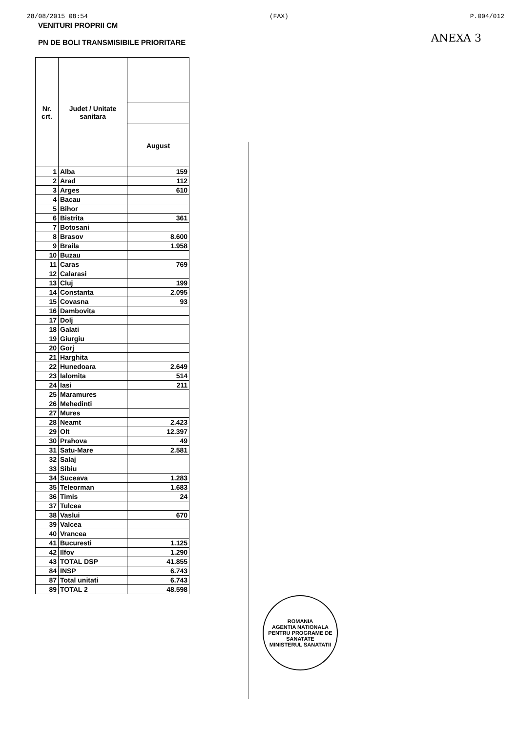28/08/2015 08:54 (FAX) P.004/012
VENITURI PROPRII CM
PN DE BOLI TRANSMISIBILE PRIORITARE
ANEXA 3
| Nr. crt. | Judet / Unitate sanitara | |
| --- | --- | --- |
| | | August |
| 1 | Alba | 159 |
| 2 | Arad | 112 |
| 3 | Arges | 610 |
| 4 | Bacau | |
| 5 | Bihor | |
| 6 | Bistrita | 361 |
| 7 | Botosani | |
| 8 | Brasov | 8.600 |
| 9 | Braila | 1.958 |
| 10 | Buzau | |
| 11 | Caras | 769 |
| 12 | Calarasi | |
| 13 | Cluj | 199 |
| 14 | Constanta | 2.095 |
| 15 | Covasna | 93 |
| 16 | Dambovita | |
| 17 | Dolj | |
| 18 | Galati | |
| 19 | Giurgiu | |
| 20 | Gorj | |
| 21 | Harghita | |
| 22 | Hunedoara | 2.649 |
| 23 | Ialomita | 514 |
| 24 | Iasi | 211 |
| 25 | Maramures | |
| 26 | Mehedinti | |
| 27 | Mures | |
| 28 | Neamt | 2.423 |
| 29 | Olt | 12.397 |
| 30 | Prahova | 49 |
| 31 | Satu-Mare | 2.581 |
| 32 | Salaj | |
| 33 | Sibiu | |
| 34 | Suceava | 1.283 |
| 35 | Teleorman | 1.683 |
| 36 | Timis | 24 |
| 37 | Tulcea | |
| 38 | Vaslui | 670 |
| 39 | Valcea | |
| 40 | Vrancea | |
| 41 | Bucuresti | 1.125 |
| 42 | Ilfov | 1.290 |
| 43 | TOTAL DSP | 41.855 |
| 84 | INSP | 6.743 |
| 87 | Total unitati | 6.743 |
| 89 | TOTAL 2 | 48.598 |
ROMANIA
AGENTIA NATIONALA PENTRU PROGRAME DE SANATATE
MINISTERUL SANATATII